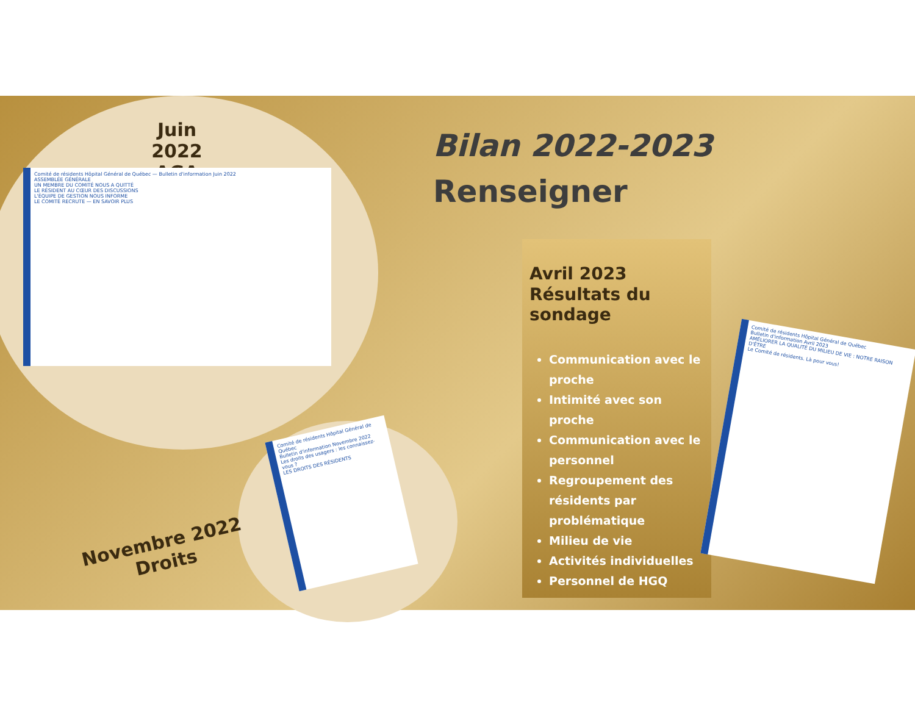Juin 2022
AGA
Comité de résidents Hôpital Général de Québec — Bulletin d'information Juin 2022
ASSEMBLÉE GÉNÉRALE
UN MEMBRE DU COMITÉ NOUS A QUITTÉ
LE RÉSIDENT AU CŒUR DES DISCUSSIONS
L'ÉQUIPE DE GESTION NOUS INFORME
LE COMITÉ RECRUTE — EN SAVOIR PLUS
Bilan 2022-2023
Renseigner
Comité de résidents Hôpital Général de Québec
Bulletin d'information Novembre 2022
Les droits des usagers : les connaissez-vous ?
LES DROITS DES RÉSIDENTS
Novembre 2022
Droits
Avril 2023
Résultats du sondage
Communication avec le proche
Intimité avec son proche
Communication avec le personnel
Regroupement des résidents par problématique
Milieu de vie
Activités individuelles
Personnel de HGQ
Comité de résidents Hôpital Général de Québec
Bulletin d'information Avril 2023
AMÉLIORER LA QUALITÉ DU MILIEU DE VIE : NOTRE RAISON D'ÊTRE
Le Comité de résidents. Là pour vous!